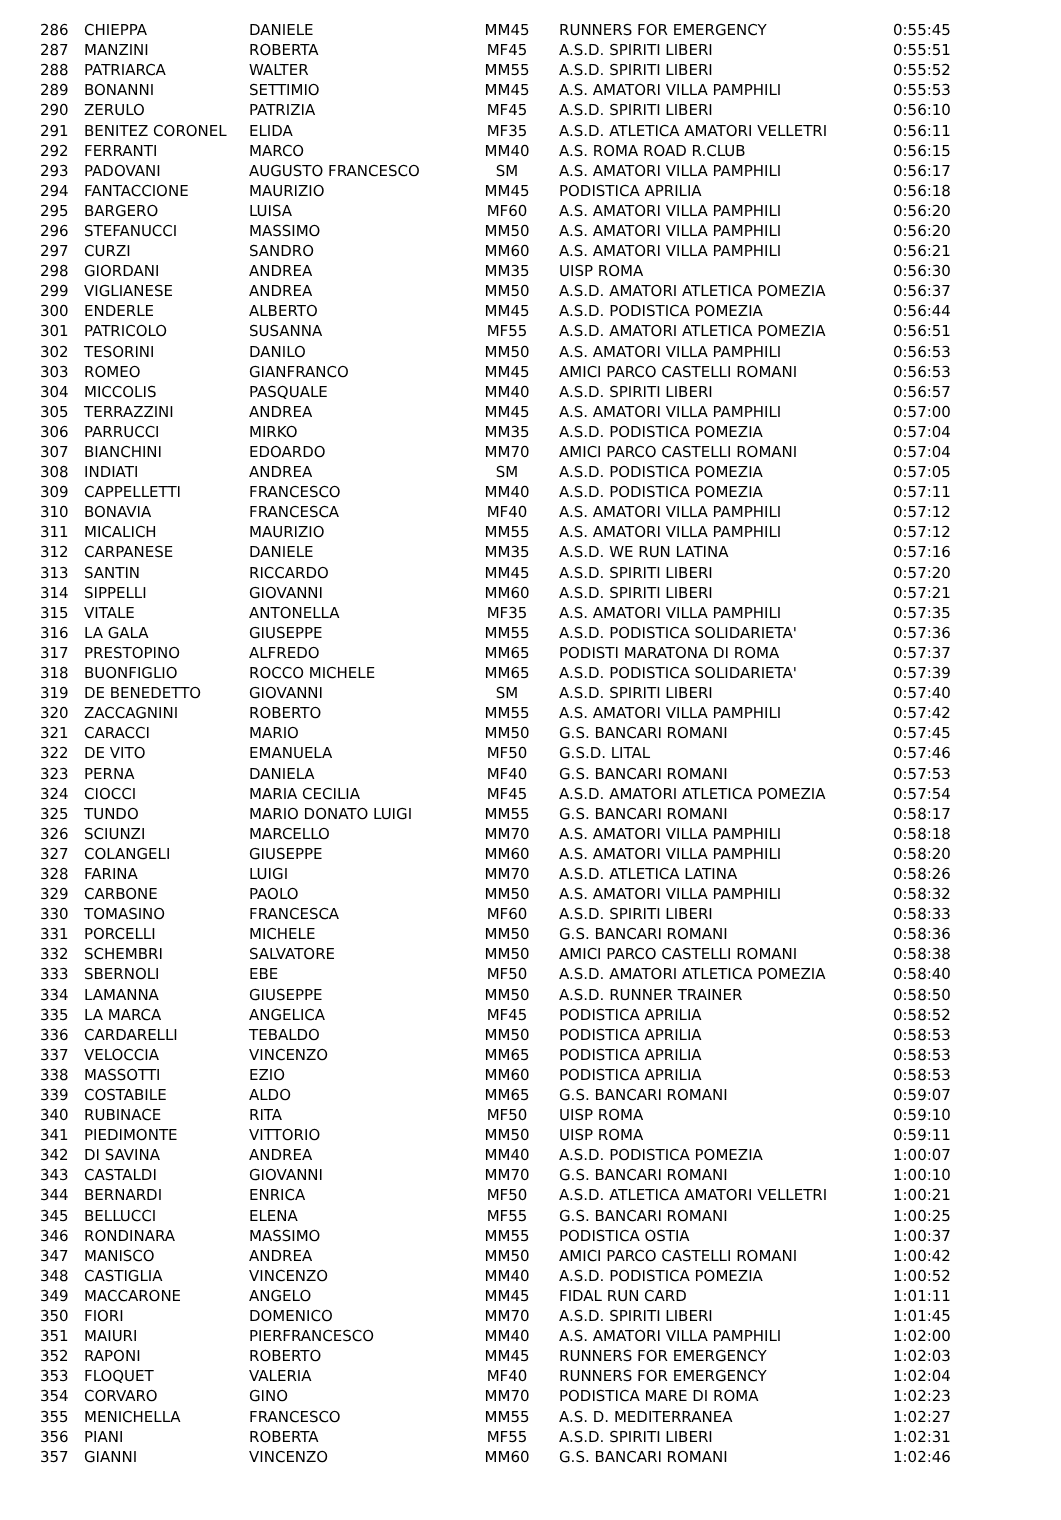| 286 | CHIEPPA | DANIELE | MM45 | RUNNERS FOR EMERGENCY | 0:55:45 |
| 287 | MANZINI | ROBERTA | MF45 | A.S.D. SPIRITI LIBERI | 0:55:51 |
| 288 | PATRIARCA | WALTER | MM55 | A.S.D. SPIRITI LIBERI | 0:55:52 |
| 289 | BONANNI | SETTIMIO | MM45 | A.S. AMATORI VILLA PAMPHILI | 0:55:53 |
| 290 | ZERULO | PATRIZIA | MF45 | A.S.D. SPIRITI LIBERI | 0:56:10 |
| 291 | BENITEZ CORONEL | ELIDA | MF35 | A.S.D. ATLETICA AMATORI VELLETRI | 0:56:11 |
| 292 | FERRANTI | MARCO | MM40 | A.S. ROMA ROAD R.CLUB | 0:56:15 |
| 293 | PADOVANI | AUGUSTO FRANCESCO | SM | A.S. AMATORI VILLA PAMPHILI | 0:56:17 |
| 294 | FANTACCIONE | MAURIZIO | MM45 | PODISTICA APRILIA | 0:56:18 |
| 295 | BARGERO | LUISA | MF60 | A.S. AMATORI VILLA PAMPHILI | 0:56:20 |
| 296 | STEFANUCCI | MASSIMO | MM50 | A.S. AMATORI VILLA PAMPHILI | 0:56:20 |
| 297 | CURZI | SANDRO | MM60 | A.S. AMATORI VILLA PAMPHILI | 0:56:21 |
| 298 | GIORDANI | ANDREA | MM35 | UISP ROMA | 0:56:30 |
| 299 | VIGLIANESE | ANDREA | MM50 | A.S.D. AMATORI ATLETICA POMEZIA | 0:56:37 |
| 300 | ENDERLE | ALBERTO | MM45 | A.S.D. PODISTICA POMEZIA | 0:56:44 |
| 301 | PATRICOLO | SUSANNA | MF55 | A.S.D. AMATORI ATLETICA POMEZIA | 0:56:51 |
| 302 | TESORINI | DANILO | MM50 | A.S. AMATORI VILLA PAMPHILI | 0:56:53 |
| 303 | ROMEO | GIANFRANCO | MM45 | AMICI PARCO CASTELLI ROMANI | 0:56:53 |
| 304 | MICCOLIS | PASQUALE | MM40 | A.S.D. SPIRITI LIBERI | 0:56:57 |
| 305 | TERRAZZINI | ANDREA | MM45 | A.S. AMATORI VILLA PAMPHILI | 0:57:00 |
| 306 | PARRUCCI | MIRKO | MM35 | A.S.D. PODISTICA POMEZIA | 0:57:04 |
| 307 | BIANCHINI | EDOARDO | MM70 | AMICI PARCO CASTELLI ROMANI | 0:57:04 |
| 308 | INDIATI | ANDREA | SM | A.S.D. PODISTICA POMEZIA | 0:57:05 |
| 309 | CAPPELLETTI | FRANCESCO | MM40 | A.S.D. PODISTICA POMEZIA | 0:57:11 |
| 310 | BONAVIA | FRANCESCA | MF40 | A.S. AMATORI VILLA PAMPHILI | 0:57:12 |
| 311 | MICALICH | MAURIZIO | MM55 | A.S. AMATORI VILLA PAMPHILI | 0:57:12 |
| 312 | CARPANESE | DANIELE | MM35 | A.S.D. WE RUN LATINA | 0:57:16 |
| 313 | SANTIN | RICCARDO | MM45 | A.S.D. SPIRITI LIBERI | 0:57:20 |
| 314 | SIPPELLI | GIOVANNI | MM60 | A.S.D. SPIRITI LIBERI | 0:57:21 |
| 315 | VITALE | ANTONELLA | MF35 | A.S. AMATORI VILLA PAMPHILI | 0:57:35 |
| 316 | LA GALA | GIUSEPPE | MM55 | A.S.D. PODISTICA SOLIDARIETA' | 0:57:36 |
| 317 | PRESTOPINO | ALFREDO | MM65 | PODISTI MARATONA DI ROMA | 0:57:37 |
| 318 | BUONFIGLIO | ROCCO MICHELE | MM65 | A.S.D. PODISTICA SOLIDARIETA' | 0:57:39 |
| 319 | DE BENEDETTO | GIOVANNI | SM | A.S.D. SPIRITI LIBERI | 0:57:40 |
| 320 | ZACCAGNINI | ROBERTO | MM55 | A.S. AMATORI VILLA PAMPHILI | 0:57:42 |
| 321 | CARACCI | MARIO | MM50 | G.S. BANCARI ROMANI | 0:57:45 |
| 322 | DE VITO | EMANUELA | MF50 | G.S.D. LITAL | 0:57:46 |
| 323 | PERNA | DANIELA | MF40 | G.S. BANCARI ROMANI | 0:57:53 |
| 324 | CIOCCI | MARIA CECILIA | MF45 | A.S.D. AMATORI ATLETICA POMEZIA | 0:57:54 |
| 325 | TUNDO | MARIO DONATO LUIGI | MM55 | G.S. BANCARI ROMANI | 0:58:17 |
| 326 | SCIUNZI | MARCELLO | MM70 | A.S. AMATORI VILLA PAMPHILI | 0:58:18 |
| 327 | COLANGELI | GIUSEPPE | MM60 | A.S. AMATORI VILLA PAMPHILI | 0:58:20 |
| 328 | FARINA | LUIGI | MM70 | A.S.D. ATLETICA LATINA | 0:58:26 |
| 329 | CARBONE | PAOLO | MM50 | A.S. AMATORI VILLA PAMPHILI | 0:58:32 |
| 330 | TOMASINO | FRANCESCA | MF60 | A.S.D. SPIRITI LIBERI | 0:58:33 |
| 331 | PORCELLI | MICHELE | MM50 | G.S. BANCARI ROMANI | 0:58:36 |
| 332 | SCHEMBRI | SALVATORE | MM50 | AMICI PARCO CASTELLI ROMANI | 0:58:38 |
| 333 | SBERNOLI | EBE | MF50 | A.S.D. AMATORI ATLETICA POMEZIA | 0:58:40 |
| 334 | LAMANNA | GIUSEPPE | MM50 | A.S.D. RUNNER TRAINER | 0:58:50 |
| 335 | LA MARCA | ANGELICA | MF45 | PODISTICA APRILIA | 0:58:52 |
| 336 | CARDARELLI | TEBALDO | MM50 | PODISTICA APRILIA | 0:58:53 |
| 337 | VELOCCIA | VINCENZO | MM65 | PODISTICA APRILIA | 0:58:53 |
| 338 | MASSOTTI | EZIO | MM60 | PODISTICA APRILIA | 0:58:53 |
| 339 | COSTABILE | ALDO | MM65 | G.S. BANCARI ROMANI | 0:59:07 |
| 340 | RUBINACE | RITA | MF50 | UISP ROMA | 0:59:10 |
| 341 | PIEDIMONTE | VITTORIO | MM50 | UISP ROMA | 0:59:11 |
| 342 | DI SAVINA | ANDREA | MM40 | A.S.D. PODISTICA POMEZIA | 1:00:07 |
| 343 | CASTALDI | GIOVANNI | MM70 | G.S. BANCARI ROMANI | 1:00:10 |
| 344 | BERNARDI | ENRICA | MF50 | A.S.D. ATLETICA AMATORI VELLETRI | 1:00:21 |
| 345 | BELLUCCI | ELENA | MF55 | G.S. BANCARI ROMANI | 1:00:25 |
| 346 | RONDINARA | MASSIMO | MM55 | PODISTICA OSTIA | 1:00:37 |
| 347 | MANISCO | ANDREA | MM50 | AMICI PARCO CASTELLI ROMANI | 1:00:42 |
| 348 | CASTIGLIA | VINCENZO | MM40 | A.S.D. PODISTICA POMEZIA | 1:00:52 |
| 349 | MACCARONE | ANGELO | MM45 | FIDAL RUN CARD | 1:01:11 |
| 350 | FIORI | DOMENICO | MM70 | A.S.D. SPIRITI LIBERI | 1:01:45 |
| 351 | MAIURI | PIERFRANCESCO | MM40 | A.S. AMATORI VILLA PAMPHILI | 1:02:00 |
| 352 | RAPONI | ROBERTO | MM45 | RUNNERS FOR EMERGENCY | 1:02:03 |
| 353 | FLOQUET | VALERIA | MF40 | RUNNERS FOR EMERGENCY | 1:02:04 |
| 354 | CORVARO | GINO | MM70 | PODISTICA MARE DI ROMA | 1:02:23 |
| 355 | MENICHELLA | FRANCESCO | MM55 | A.S. D. MEDITERRANEA | 1:02:27 |
| 356 | PIANI | ROBERTA | MF55 | A.S.D. SPIRITI LIBERI | 1:02:31 |
| 357 | GIANNI | VINCENZO | MM60 | G.S. BANCARI ROMANI | 1:02:46 |